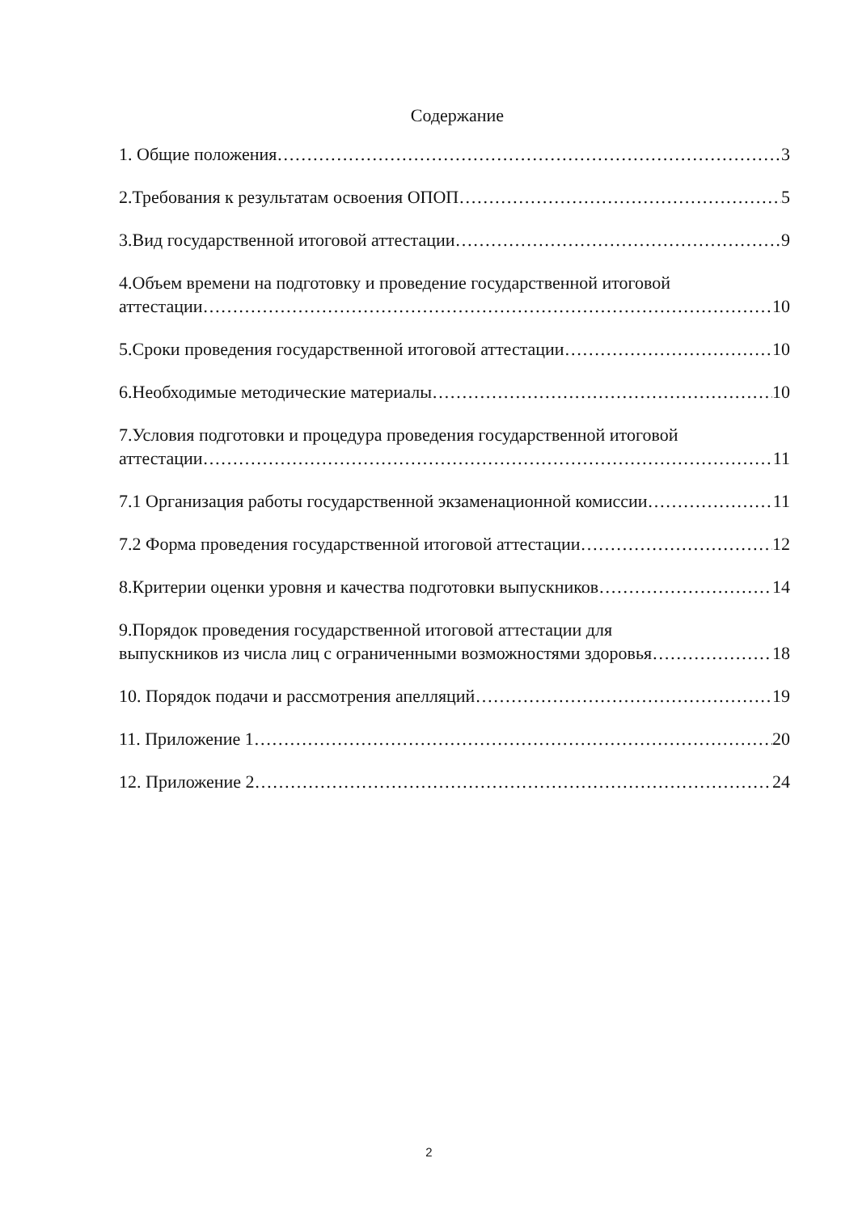Содержание
1. Общие положения 3
2.Требования к результатам освоения ОПОП 5
3.Вид государственной итоговой аттестации 9
4.Объем времени на подготовку и проведение государственной итоговой
аттестации 10
5.Сроки проведения государственной итоговой аттестации 10
6.Необходимые методические материалы 10
7.Условия подготовки и процедура проведения государственной итоговой
аттестации 11
7.1 Организация работы государственной экзаменационной комиссии 11
7.2 Форма проведения государственной итоговой аттестации 12
8.Критерии оценки уровня и качества подготовки выпускников 14
9.Порядок проведения государственной итоговой аттестации для
выпускников из числа лиц с ограниченными возможностями здоровья 18
10. Порядок подачи и рассмотрения апелляций 19
11. Приложение 1 20
12. Приложение 2 24
2